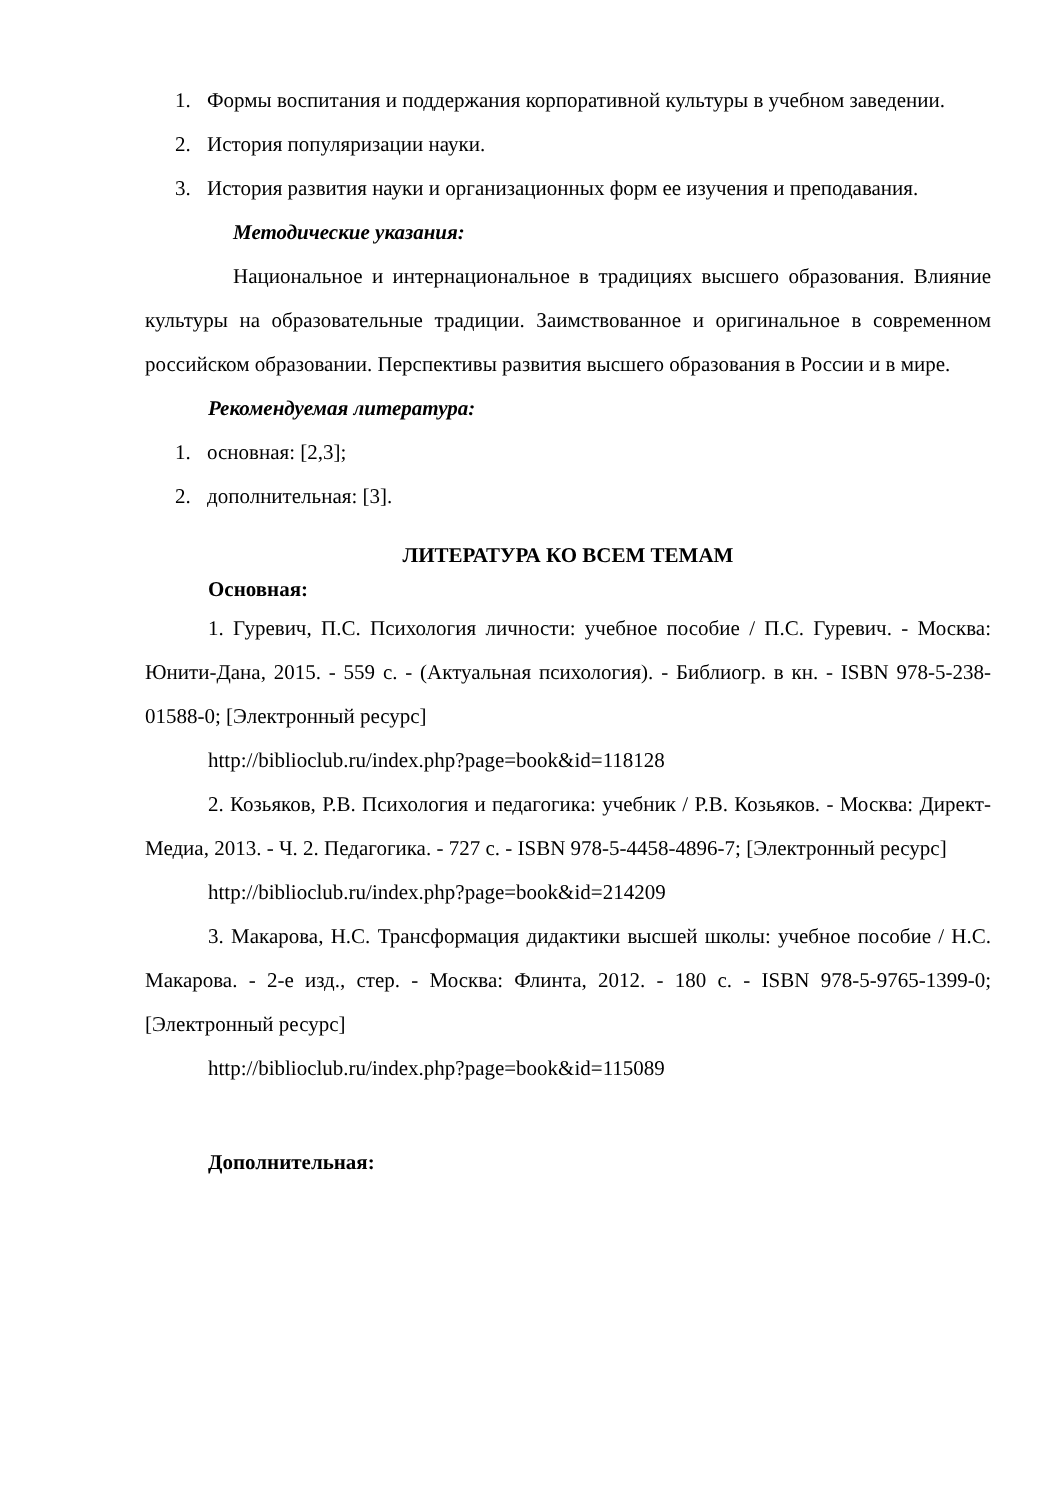1. Формы воспитания и поддержания корпоративной культуры в учебном заведении.
2. История популяризации науки.
3. История развития науки и организационных форм ее изучения и преподавания.
Методические указания:
Национальное и интернациональное в традициях высшего образования. Влияние культуры на образовательные традиции. Заимствованное и оригинальное в современном российском образовании. Перспективы развития высшего образования в России и в мире.
Рекомендуемая литература:
1. основная: [2,3];
2. дополнительная: [3].
ЛИТЕРАТУРА КО ВСЕМ ТЕМАМ
Основная:
1. Гуревич, П.С. Психология личности: учебное пособие / П.С. Гуревич. - Москва: Юнити-Дана, 2015. - 559 с. - (Актуальная психология). - Библиогр. в кн. - ISBN 978-5-238-01588-0; [Электронный ресурс]
http://biblioclub.ru/index.php?page=book&id=118128
2. Козьяков, Р.В. Психология и педагогика: учебник / Р.В. Козьяков. - Москва: Директ-Медиа, 2013. - Ч. 2. Педагогика. - 727 с. - ISBN 978-5-4458-4896-7; [Электронный ресурс]
http://biblioclub.ru/index.php?page=book&id=214209
3. Макарова, Н.С. Трансформация дидактики высшей школы: учебное пособие / Н.С. Макарова. - 2-е изд., стер. - Москва: Флинта, 2012. - 180 с. - ISBN 978-5-9765-1399-0; [Электронный ресурс]
http://biblioclub.ru/index.php?page=book&id=115089
Дополнительная: